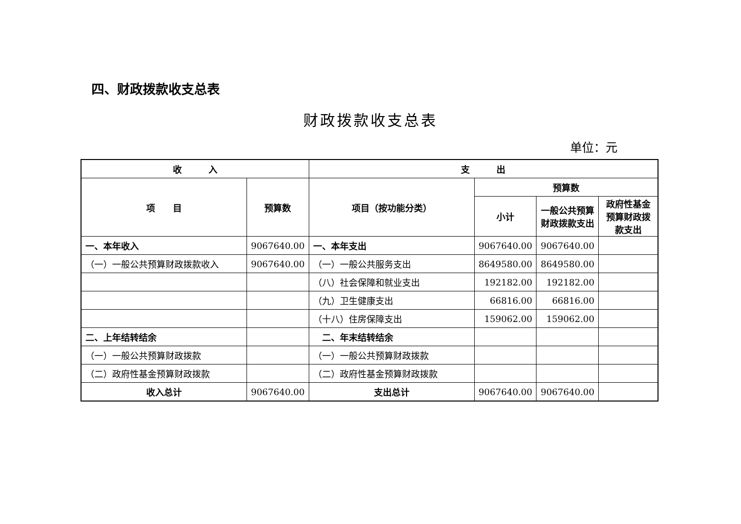四、财政拨款收支总表
财政拨款收支总表
单位：元
| 收 入 | | 支 出 | | | |
| --- | --- | --- | --- | --- | --- |
| 项 目 | 预算数 | 项目（按功能分类） | 预算数 | | |
| | | | 小计 | 一般公共预算财政拨款支出 | 政府性基金预算财政拨款支出 |
| 一、本年收入 | 9067640.00 | 一、本年支出 | 9067640.00 | 9067640.00 | |
| （一）一般公共预算财政拨款收入 | 9067640.00 | （一）一般公共服务支出 | 8649580.00 | 8649580.00 | |
| | | （八）社会保障和就业支出 | 192182.00 | 192182.00 | |
| | | （九）卫生健康支出 | 66816.00 | 66816.00 | |
| | | （十八）住房保障支出 | 159062.00 | 159062.00 | |
| 二、上年结转结余 | | 二、年末结转结余 | | | |
| （一）一般公共预算财政拨款 | | （一）一般公共预算财政拨款 | | | |
| （二）政府性基金预算财政拨款 | | （二）政府性基金预算财政拨款 | | | |
| 收入总计 | 9067640.00 | 支出总计 | 9067640.00 | 9067640.00 | |